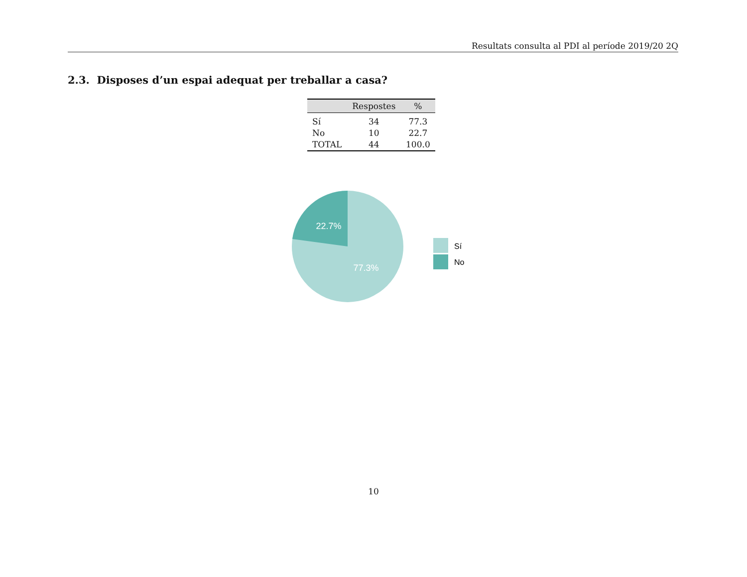Resultats consulta al PDI al període 2019/20 2Q
2.3. Disposes d’un espai adequat per treballar a casa?
| | Respostes | % |
| --- | --- | --- |
| Sí | 34 | 77.3 |
| No | 10 | 22.7 |
| TOTAL | 44 | 100.0 |
22.7%
77.3%
Sí
No
10